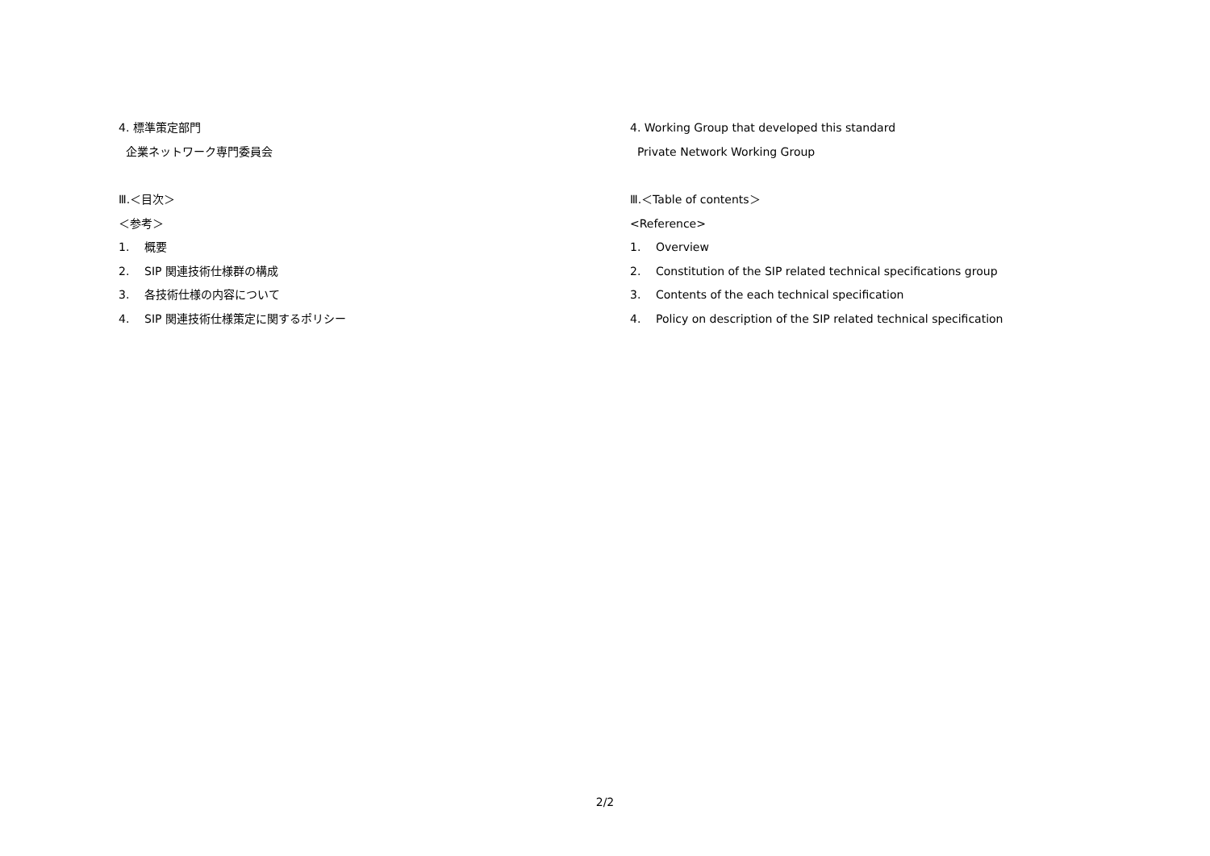4. 標準策定部門
企業ネットワーク専門委員会
Ⅲ.＜目次＞
＜参考＞
1. 概要
2. SIP 関連技術仕様群の構成
3. 各技術仕様の内容について
4. SIP 関連技術仕様策定に関するポリシー
4. Working Group that developed this standard
Private Network Working Group
Ⅲ.＜Table of contents＞
<Reference>
1. Overview
2. Constitution of the SIP related technical specifications group
3. Contents of the each technical specification
4. Policy on description of the SIP related technical specification
2/2